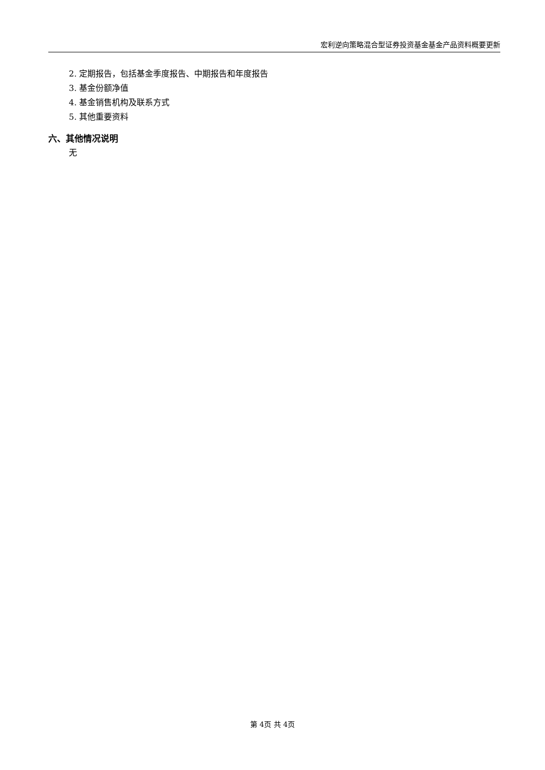宏利逆向策略混合型证券投资基金基金产品资料概要更新
2. 定期报告，包括基金季度报告、中期报告和年度报告
3. 基金份额净值
4. 基金销售机构及联系方式
5. 其他重要资料
六、其他情况说明
无
第 4页 共 4页